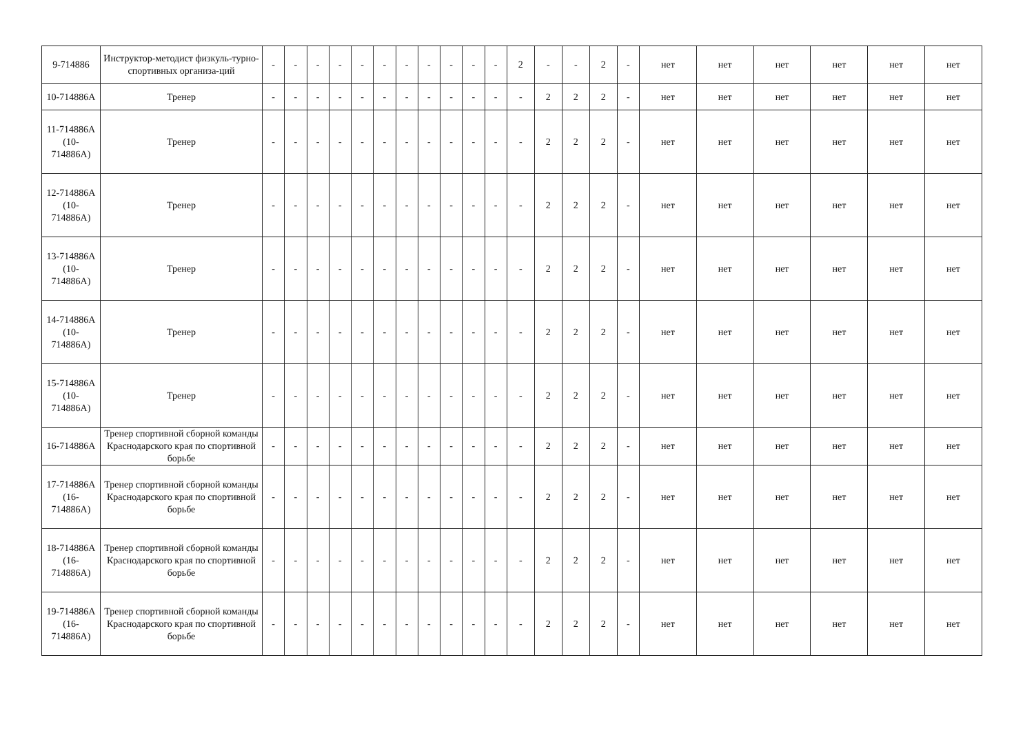| 9-714886 | Инструктор-методист физкуль-турно-спортивных организа-ций | - | - | - | - | - | - | - | - | - | - | - | 2 | - | - | 2 | - | нет | нет | нет | нет | нет | нет |
| 10-714886А | Тренер | - | - | - | - | - | - | - | - | - | - | - | - | 2 | 2 | 2 | - | нет | нет | нет | нет | нет | нет |
| 11-714886А (10-714886А) | Тренер | - | - | - | - | - | - | - | - | - | - | - | - | 2 | 2 | 2 | - | нет | нет | нет | нет | нет | нет |
| 12-714886А (10-714886А) | Тренер | - | - | - | - | - | - | - | - | - | - | - | - | 2 | 2 | 2 | - | нет | нет | нет | нет | нет | нет |
| 13-714886А (10-714886А) | Тренер | - | - | - | - | - | - | - | - | - | - | - | - | 2 | 2 | 2 | - | нет | нет | нет | нет | нет | нет |
| 14-714886А (10-714886А) | Тренер | - | - | - | - | - | - | - | - | - | - | - | - | 2 | 2 | 2 | - | нет | нет | нет | нет | нет | нет |
| 15-714886А (10-714886А) | Тренер | - | - | - | - | - | - | - | - | - | - | - | - | 2 | 2 | 2 | - | нет | нет | нет | нет | нет | нет |
| 16-714886А | Тренер спортивной сборной команды Краснодарского края по спортивной борьбе | - | - | - | - | - | - | - | - | - | - | - | - | 2 | 2 | 2 | - | нет | нет | нет | нет | нет | нет |
| 17-714886А (16-714886А) | Тренер спортивной сборной команды Краснодарского края по спортивной борьбе | - | - | - | - | - | - | - | - | - | - | - | - | 2 | 2 | 2 | - | нет | нет | нет | нет | нет | нет |
| 18-714886А (16-714886А) | Тренер спортивной сборной команды Краснодарского края по спортивной борьбе | - | - | - | - | - | - | - | - | - | - | - | - | 2 | 2 | 2 | - | нет | нет | нет | нет | нет | нет |
| 19-714886А (16-714886А) | Тренер спортивной сборной команды Краснодарского края по спортивной борьбе | - | - | - | - | - | - | - | - | - | - | - | - | 2 | 2 | 2 | - | нет | нет | нет | нет | нет | нет |